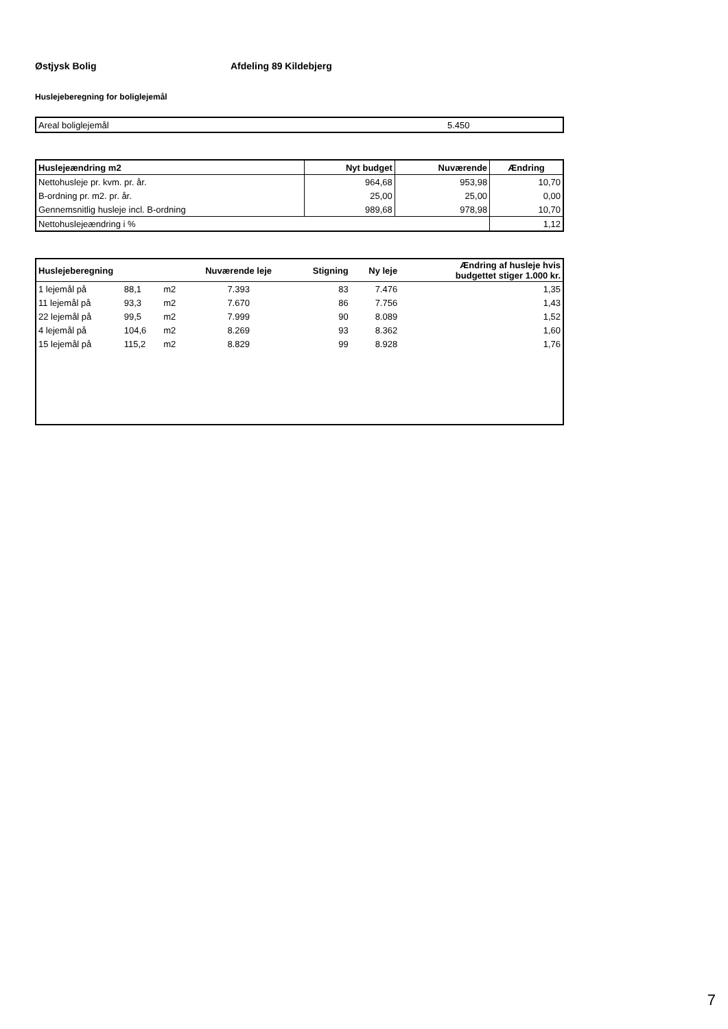Østjysk Bolig Afdeling 89 Kildebjerg
Huslejeberegning for boliglejemål
| Areal boliglejemål | 5.450 |
| Huslejeændring m2 | Nyt budget | Nuværende | Ændring |
| --- | --- | --- | --- |
| Nettohusleje pr. kvm. pr. år. | 964,68 | 953,98 | 10,70 |
| B-ordning pr. m2. pr. år. | 25,00 | 25,00 | 0,00 |
| Gennemsnitlig husleje incl. B-ordning | 989,68 | 978,98 | 10,70 |
| Nettohuslejeændring i % | | | 1,12 |
| Huslejeberegning | | | Nuværende leje | Stigning | Ny leje | Ændring af husleje hvis budgettet stiger 1.000 kr. |
| --- | --- | --- | --- | --- | --- | --- |
| 1 lejemål på | 88,1 | m2 | 7.393 | 83 | 7.476 | 1,35 |
| 11 lejemål på | 93,3 | m2 | 7.670 | 86 | 7.756 | 1,43 |
| 22 lejemål på | 99,5 | m2 | 7.999 | 90 | 8.089 | 1,52 |
| 4 lejemål på | 104,6 | m2 | 8.269 | 93 | 8.362 | 1,60 |
| 15 lejemål på | 115,2 | m2 | 8.829 | 99 | 8.928 | 1,76 |
7